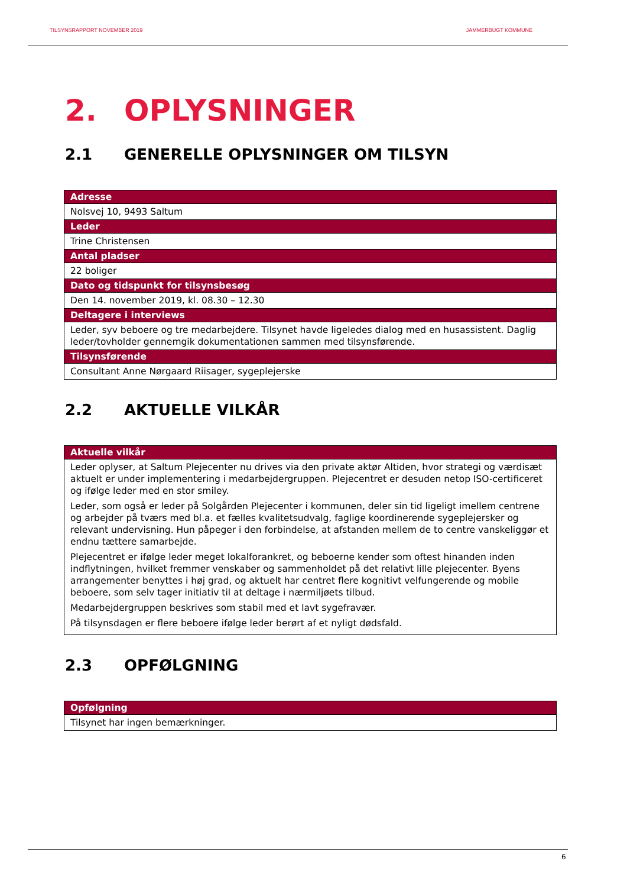TILSYNSRAPPORT NOVEMBER 2019 JAMMERBUGT KOMMUNE
2. OPLYSNINGER
2.1 GENERELLE OPLYSNINGER OM TILSYN
| Adresse |
| --- |
| Nolsvej 10, 9493 Saltum |
| Leder |
| Trine Christensen |
| Antal pladser |
| 22 boliger |
| Dato og tidspunkt for tilsynsbesøg |
| Den 14. november 2019, kl. 08.30 – 12.30 |
| Deltagere i interviews |
| Leder, syv beboere og tre medarbejdere. Tilsynet havde ligeledes dialog med en husassistent. Daglig leder/tovholder gennemgik dokumentationen sammen med tilsynsførende. |
| Tilsynsførende |
| Consultant Anne Nørgaard Riisager, sygeplejerske |
2.2 AKTUELLE VILKÅR
| Aktuelle vilkår |
| --- |
| Leder oplyser, at Saltum Plejecenter nu drives via den private aktør Altiden, hvor strategi og værdisæt aktuelt er under implementering i medarbejdergruppen. Plejecentret er desuden netop ISO-certificeret og ifølge leder med en stor smiley. Leder, som også er leder på Solgården Plejecenter i kommunen, deler sin tid ligeligt imellem centrene og arbejder på tværs med bl.a. et fælles kvalitetsudvalg, faglige koordinerende sygeplejersker og relevant undervisning. Hun påpeger i den forbindelse, at afstanden mellem de to centre vanskeliggør et endnu tættere samarbejde. Plejecentret er ifølge leder meget lokalforankret, og beboerne kender som oftest hinanden inden indflytningen, hvilket fremmer venskaber og sammenholdet på det relativt lille plejecenter. Byens arrangementer benyttes i høj grad, og aktuelt har centret flere kognitivt velfungerende og mobile beboere, som selv tager initiativ til at deltage i nærmiljøets tilbud. Medarbejdergruppen beskrives som stabil med et lavt sygefravær. På tilsynsdagen er flere beboere ifølge leder berørt af et nyligt dødsfald. |
2.3 OPFØLGNING
| Opfølgning |
| --- |
| Tilsynet har ingen bemærkninger. |
6